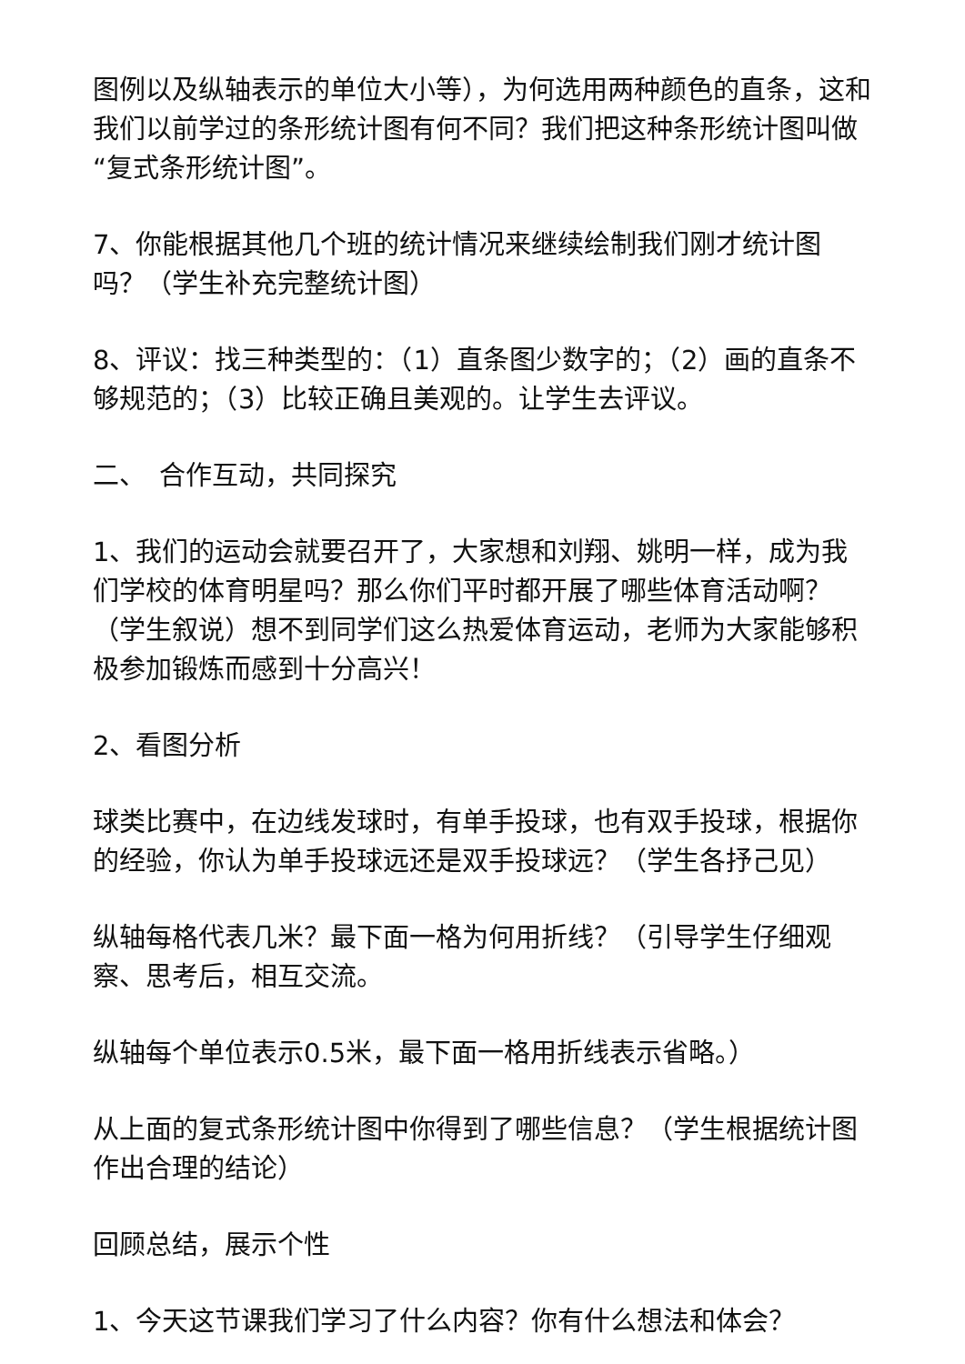图例以及纵轴表示的单位大小等），为何选用两种颜色的直条，这和我们以前学过的条形统计图有何不同？我们把这种条形统计图叫做“复式条形统计图”。
7、你能根据其他几个班的统计情况来继续绘制我们刚才统计图吗？（学生补充完整统计图）
8、评议：找三种类型的：（1）直条图少数字的；（2）画的直条不够规范的；（3）比较正确且美观的。让学生去评议。
二、　合作互动，共同探究
1、我们的运动会就要召开了，大家想和刘翔、姚明一样，成为我们学校的体育明星吗？那么你们平时都开展了哪些体育活动啊？（学生叙说）想不到同学们这么热爱体育运动，老师为大家能够积极参加锻炼而感到十分高兴！
2、看图分析
球类比赛中，在边线发球时，有单手投球，也有双手投球，根据你的经验，你认为单手投球远还是双手投球远？（学生各抒己见）
纵轴每格代表几米？最下面一格为何用折线？（引导学生仔细观察、思考后，相互交流。
纵轴每个单位表示0.5米，最下面一格用折线表示省略。）
从上面的复式条形统计图中你得到了哪些信息？（学生根据统计图作出合理的结论）
回顾总结，展示个性
1、今天这节课我们学习了什么内容？你有什么想法和体会？